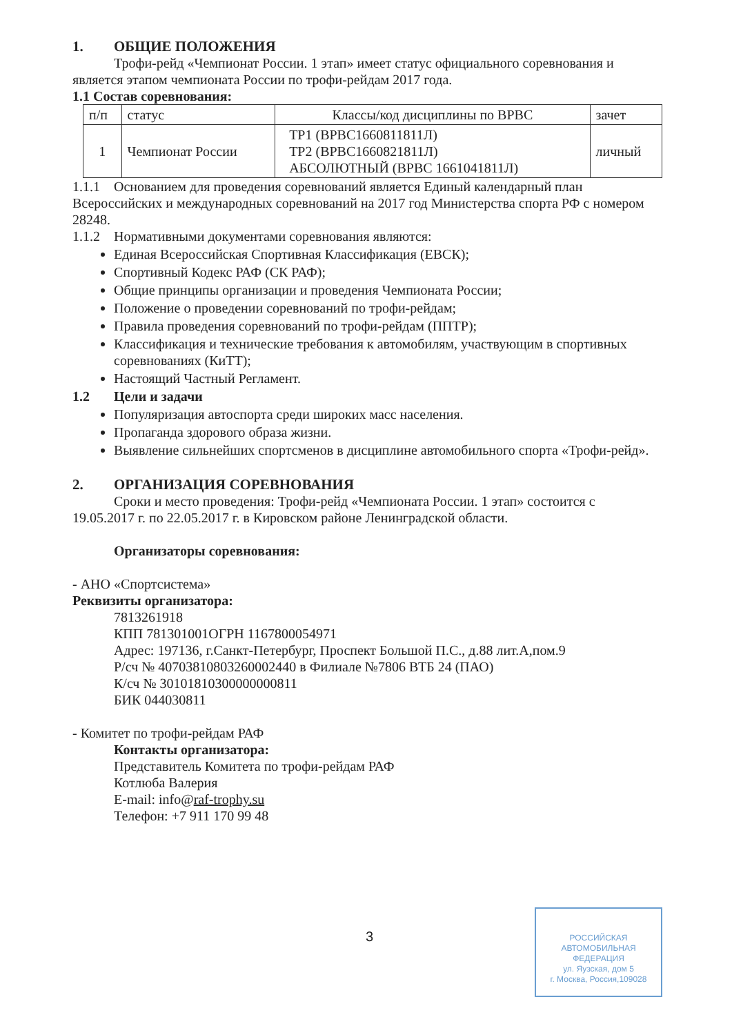1. ОБЩИЕ ПОЛОЖЕНИЯ
Трофи-рейд «Чемпионат России. 1 этап» имеет статус официального соревнования и
является этапом чемпионата России по трофи-рейдам 2017 года.
1.1 Состав соревнования:
| п/п | статус | Классы/код дисциплины по ВРВС | зачет |
| 1 | Чемпионат России | ТР1 (ВРВС1660811811Л) ТР2 (ВРВС1660821811Л) АБСОЛЮТНЫЙ (ВРВС 1661041811Л) | личный |
1.1.1 Основанием для проведения соревнований является Единый календарный план Всероссийских и международных соревнований на 2017 год Министерства спорта РФ с номером 28248.
1.1.2 Нормативными документами соревнования являются:
Единая Всероссийская Спортивная Классификация (ЕВСК);
Спортивный Кодекс РАФ (СК РАФ);
Общие принципы организации и проведения Чемпионата России;
Положение о проведении соревнований по трофи-рейдам;
Правила проведения соревнований по трофи-рейдам (ППТР);
Классификация и технические требования к автомобилям, участвующим в спортивных соревнованиях (КиТТ);
Настоящий Частный Регламент.
1.2 Цели и задачи
Популяризация автоспорта среди широких масс населения.
Пропаганда здорового образа жизни.
Выявление сильнейших спортсменов в дисциплине автомобильного спорта «Трофи-рейд».
2. ОРГАНИЗАЦИЯ СОРЕВНОВАНИЯ
Сроки и место проведения: Трофи-рейд «Чемпионата России. 1 этап» состоится с
19.05.2017 г. по 22.05.2017 г. в Кировском районе Ленинградской области.
Организаторы соревнования:
- АНО «Спортсистема»
Реквизиты организатора:
7813261918
КПП 781301001ОГРН 1167800054971
Адрес: 197136, г.Санкт-Петербург, Проспект Большой П.С., д.88 лит.А,пом.9
Р/сч № 40703810803260002440 в Филиале №7806 ВТБ 24 (ПАО)
К/сч № 30101810300000000811
БИК 044030811
- Комитет по трофи-рейдам РАФ
Контакты организатора:
Представитель Комитета по трофи-рейдам РАФ
Котлюба Валерия
E-mail: info@raf-trophy.su
Телефон: +7 911 170 99 48
3
РОССИЙСКАЯ
АВТОМОБИЛЬНАЯ
ФЕДЕРАЦИЯ
ул. Яузская, дом 5
г. Москва, Россия,109028